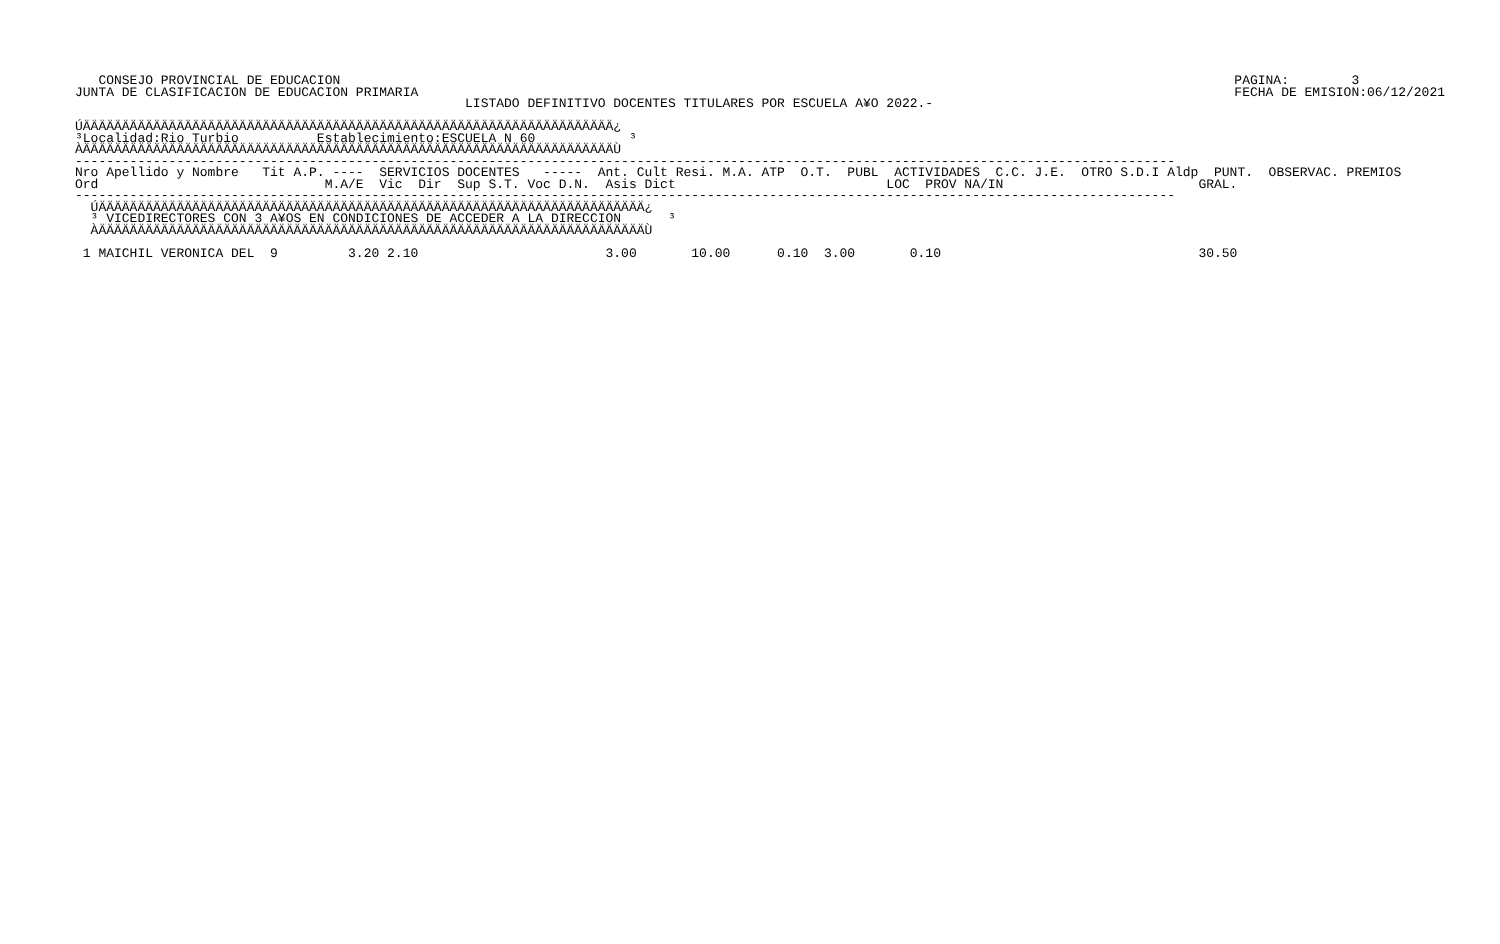CONSEJO PROVINCIAL DE EDUCACION
JUNTA DE CLASIFICACION DE EDUCACION PRIMARIA
PAGINA:        3
FECHA DE EMISION:06/12/2021
                                                  LISTADO DEFINITIVO DOCENTES TITULARES POR ESCUELA A¥O 2022.-

ÚÄÄÄÄÄÄÄÄÄÄÄÄÄÄÄÄÄÄÄÄÄÄÄÄÄÄÄÄÄÄÄÄÄÄÄÄÄÄÄÄÄÄÄÄÄÄÄÄÄÄÄÄÄÄÄÄÄÄÄÄÄÄÄÄÄÄÄÄ¿
³Localidad:Rio Turbio          Establecimiento:ESCUELA N 60            ³
ÀÄÄÄÄÄÄÄÄÄÄÄÄÄÄÄÄÄÄÄÄÄÄÄÄÄÄÄÄÄÄÄÄÄÄÄÄÄÄÄÄÄÄÄÄÄÄÄÄÄÄÄÄÄÄÄÄÄÄÄÄÄÄÄÄÄÄÄÄÙ
---------------------------------------------------------------------------------------------------------------------------------------------
Nro Apellido y Nombre   Tit A.P. ----  SERVICIOS DOCENTES   -----  Ant. Cult Resi. M.A. ATP  O.T.  PUBL  ACTIVIDADES  C.C. J.E.  OTRO S.D.I Aldp  PUNT.  OBSERVAC. PREMIOS
Ord                             M.A/E  Vic  Dir  Sup S.T. Voc D.N.  Asis Dict                           LOC  PROV NA/IN                         GRAL.
---------------------------------------------------------------------------------------------------------------------------------------------
  ÚÄÄÄÄÄÄÄÄÄÄÄÄÄÄÄÄÄÄÄÄÄÄÄÄÄÄÄÄÄÄÄÄÄÄÄÄÄÄÄÄÄÄÄÄÄÄÄÄÄÄÄÄÄÄÄÄÄÄÄÄÄÄÄÄÄÄÄÄÄÄ¿
  ³ VICEDIRECTORES CON 3 A¥OS EN CONDICIONES DE ACCEDER A LA DIRECCION      ³
  ÀÄÄÄÄÄÄÄÄÄÄÄÄÄÄÄÄÄÄÄÄÄÄÄÄÄÄÄÄÄÄÄÄÄÄÄÄÄÄÄÄÄÄÄÄÄÄÄÄÄÄÄÄÄÄÄÄÄÄÄÄÄÄÄÄÄÄÄÄÄÄÙ

 1 MAICHIL VERONICA DEL  9         3.20 2.10                        3.00       10.00      0.10  3.00       0.10                                 30.50